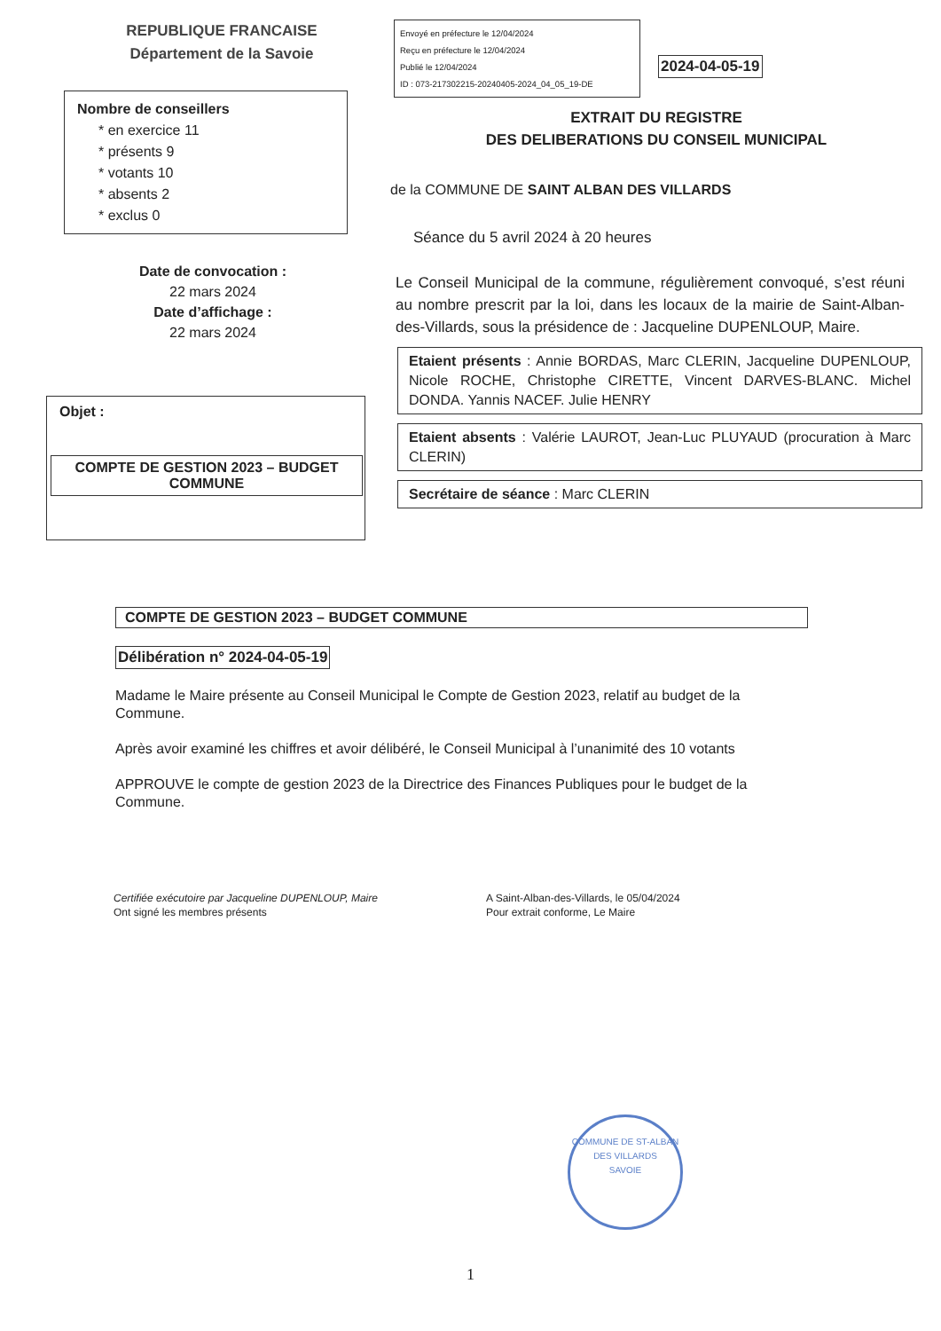REPUBLIQUE FRANCAISE
Département de la Savoie
Nombre de conseillers
* en exercice 11
* présents 9
* votants 10
* absents 2
* exclus 0
Date de convocation :
22 mars 2024
Date d’affichage :
22 mars 2024
Objet :
COMPTE DE GESTION 2023 – BUDGET COMMUNE
Envoyé en préfecture le 12/04/2024
Reçu en préfecture le 12/04/2024
Publié le 12/04/2024
ID : 073-217302215-20240405-2024_04_05_19-DE
2024-04-05-19
EXTRAIT DU REGISTRE
DES DELIBERATIONS DU CONSEIL MUNICIPAL
de la COMMUNE DE SAINT ALBAN DES VILLARDS
Séance du 5 avril 2024 à 20 heures
Le Conseil Municipal de la commune, régulièrement convoqué, s’est réuni au nombre prescrit par la loi, dans les locaux de la mairie de Saint-Alban-des-Villards, sous la présidence de : Jacqueline DUPENLOUP, Maire.
Etaient présents : Annie BORDAS, Marc CLERIN, Jacqueline DUPENLOUP, Nicole ROCHE, Christophe CIRETTE, Vincent DARVES-BLANC. Michel DONDA. Yannis NACEF. Julie HENRY
Etaient absents : Valérie LAUROT, Jean-Luc PLUYAUD (procuration à Marc CLERIN)
Secrétaire de séance : Marc CLERIN
COMPTE DE GESTION 2023 – BUDGET COMMUNE
Délibération n° 2024-04-05-19
Madame le Maire présente au Conseil Municipal le Compte de Gestion 2023, relatif au budget de la Commune.
Après avoir examiné les chiffres et avoir délibéré, le Conseil Municipal à l’unanimité des 10 votants
APPROUVE le compte de gestion 2023 de la Directrice des Finances Publiques pour le budget de la Commune.
Certifiée exécutoire par Jacqueline DUPENLOUP, Maire
Ont signé les membres présents
A Saint-Alban-des-Villards, le 05/04/2024
Pour extrait conforme, Le Maire
COMMUNE DE ST-ALBAN DES VILLARDS
SAVOIE
1